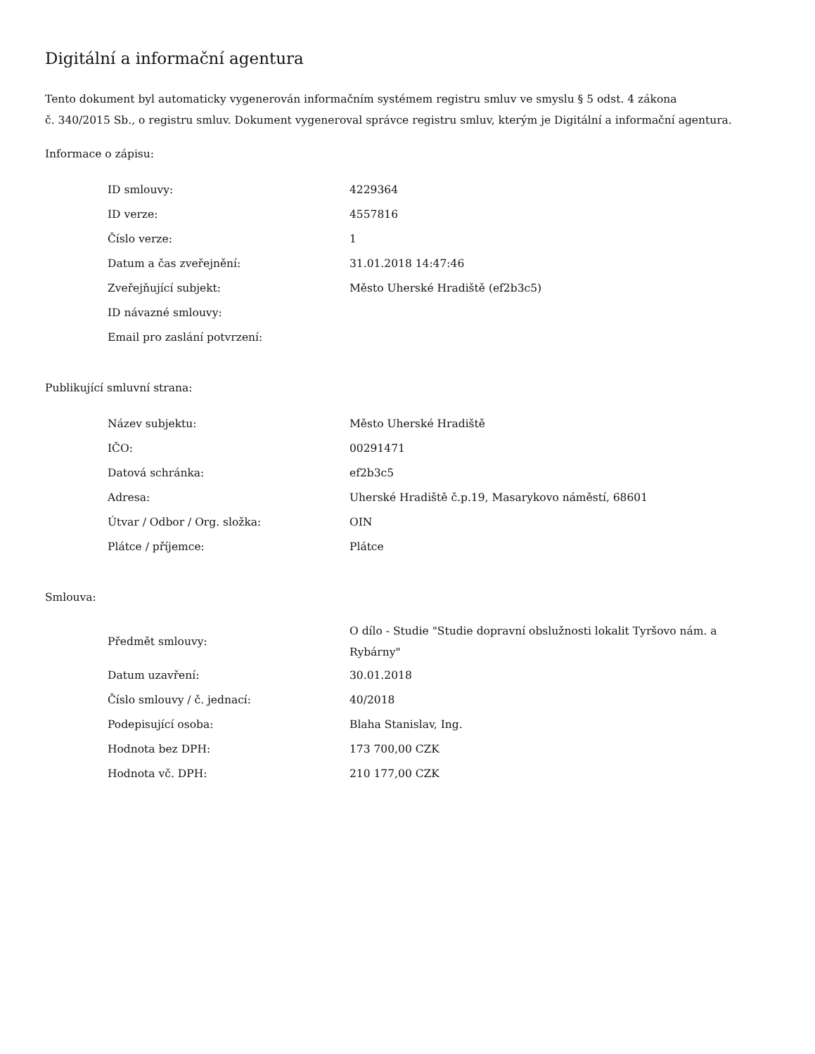Digitální a informační agentura
Tento dokument byl automaticky vygenerován informačním systémem registru smluv ve smyslu § 5 odst. 4 zákona
č. 340/2015 Sb., o registru smluv. Dokument vygeneroval správce registru smluv, kterým je Digitální a informační agentura.
Informace o zápisu:
| ID smlouvy: | 4229364 |
| ID verze: | 4557816 |
| Číslo verze: | 1 |
| Datum a čas zveřejnění: | 31.01.2018 14:47:46 |
| Zveřejňující subjekt: | Město Uherské Hradiště (ef2b3c5) |
| ID návazné smlouvy: | |
| Email pro zaslání potvrzení: | |
Publikující smluvní strana:
| Název subjektu: | Město Uherské Hradiště |
| IČO: | 00291471 |
| Datová schránka: | ef2b3c5 |
| Adresa: | Uherské Hradiště č.p.19, Masarykovo náměstí, 68601 |
| Útvar / Odbor / Org. složka: | OIN |
| Plátce / příjemce: | Plátce |
Smlouva:
| Předmět smlouvy: | O dílo - Studie "Studie dopravní obslužnosti lokalit Tyršovo nám. a Rybárny" |
| Datum uzavření: | 30.01.2018 |
| Číslo smlouvy / č. jednací: | 40/2018 |
| Podepisující osoba: | Blaha Stanislav, Ing. |
| Hodnota bez DPH: | 173 700,00 CZK |
| Hodnota vč. DPH: | 210 177,00 CZK |